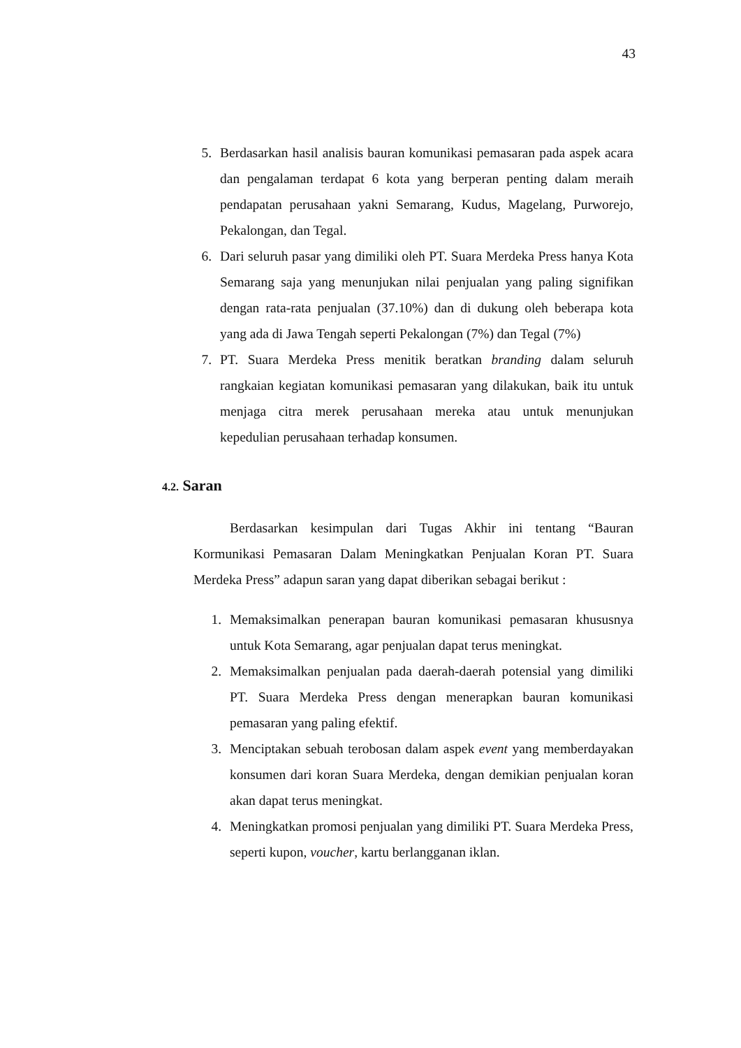43
5. Berdasarkan hasil analisis bauran komunikasi pemasaran pada aspek acara dan pengalaman terdapat 6 kota yang berperan penting dalam meraih pendapatan perusahaan yakni Semarang, Kudus, Magelang, Purworejo, Pekalongan, dan Tegal.
6. Dari seluruh pasar yang dimiliki oleh PT. Suara Merdeka Press hanya Kota Semarang saja yang menunjukan nilai penjualan yang paling signifikan dengan rata-rata penjualan (37.10%) dan di dukung oleh beberapa kota yang ada di Jawa Tengah seperti Pekalongan (7%) dan Tegal (7%)
7. PT. Suara Merdeka Press menitik beratkan branding dalam seluruh rangkaian kegiatan komunikasi pemasaran yang dilakukan, baik itu untuk menjaga citra merek perusahaan mereka atau untuk menunjukan kepedulian perusahaan terhadap konsumen.
4.2. Saran
Berdasarkan kesimpulan dari Tugas Akhir ini tentang “Bauran Kormunikasi Pemasaran Dalam Meningkatkan Penjualan Koran PT. Suara Merdeka Press” adapun saran yang dapat diberikan sebagai berikut :
1. Memaksimalkan penerapan bauran komunikasi pemasaran khususnya untuk Kota Semarang, agar penjualan dapat terus meningkat.
2. Memaksimalkan penjualan pada daerah-daerah potensial yang dimiliki PT. Suara Merdeka Press dengan menerapkan bauran komunikasi pemasaran yang paling efektif.
3. Menciptakan sebuah terobosan dalam aspek event yang memberdayakan konsumen dari koran Suara Merdeka, dengan demikian penjualan koran akan dapat terus meningkat.
4. Meningkatkan promosi penjualan yang dimiliki PT. Suara Merdeka Press, seperti kupon, voucher, kartu berlangganan iklan.